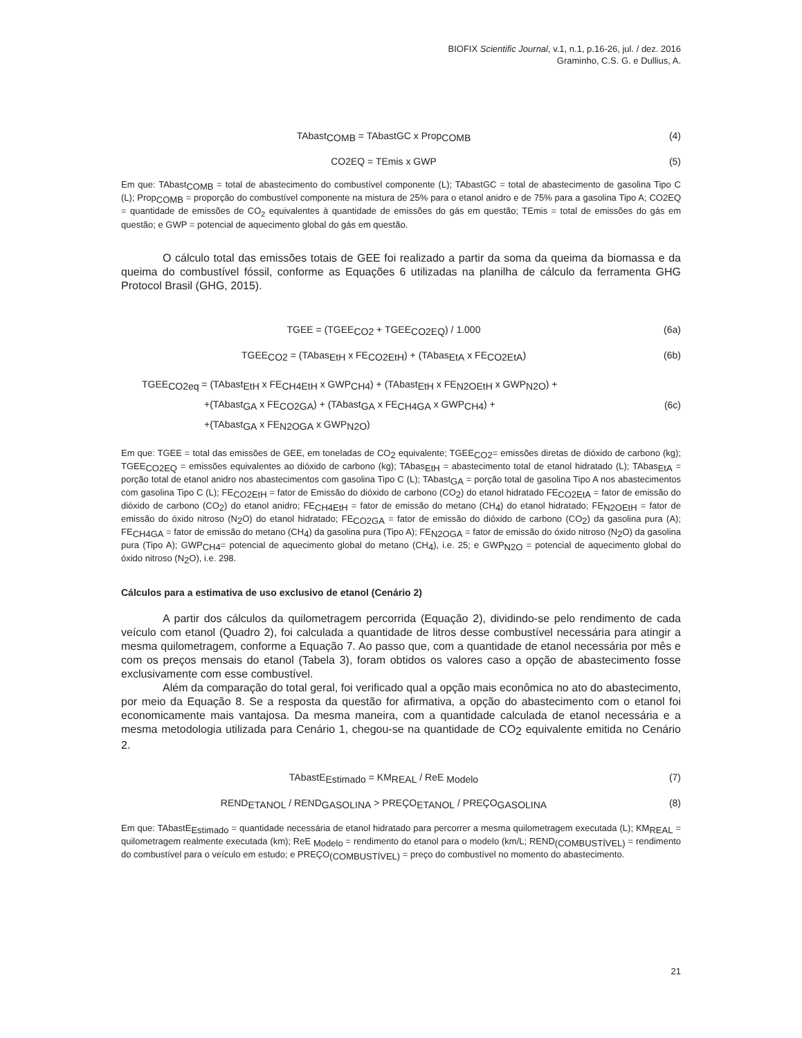BIOFIX Scientific Journal, v.1, n.1, p.16-26, jul. / dez. 2016
Graminho, C.S. G. e Dullius, A.
TAbast<sub>COMB</sub> = TAbastGC x Prop<sub>COMB</sub>
(4)
CO2EQ = TEmis x GWP (5)
Em que: TAbast<sub>COMB</sub> = total de abastecimento do combustível componente (L); TAbastGC = total de abastecimento de gasolina Tipo C (L); Prop<sub>COMB</sub> = proporção do combustível componente na mistura de 25% para o etanol anidro e de 75% para a gasolina Tipo A; CO2EQ = quantidade de emissões de CO<sub>2</sub> equivalentes à quantidade de emissões do gás em questão; TEmis = total de emissões do gás em questão; e GWP = potencial de aquecimento global do gás em questão.
O cálculo total das emissões totais de GEE foi realizado a partir da soma da queima da biomassa e da queima do combustível fóssil, conforme as Equações 6 utilizadas na planilha de cálculo da ferramenta GHG Protocol Brasil (GHG, 2015).
TGEE = (TGEE<sub>CO2</sub> + TGEE<sub>CO2EQ</sub>) / 1.000
(6a)
TGEE<sub>CO2</sub> = (TAbas<sub>EtH</sub> x FE<sub>CO2EtH</sub>) + (TAbas<sub>EtA</sub> x FE<sub>CO2EtA</sub>)
(6b)
TGEE<sub>CO2eq</sub> = (TAbast<sub>EtH</sub> x FE<sub>CH4EtH</sub> x GWP<sub>CH4</sub>) + (TAbast<sub>EtH</sub> x FE<sub>N2OEtH</sub> x GWP<sub>N2O</sub>) +
+(TAbast<sub>GA</sub> x FE<sub>CO2GA</sub>) + (TAbast<sub>GA</sub> x FE<sub>CH4GA</sub> x GWP<sub>CH4</sub>) +
+(TAbast<sub>GA</sub> x FE<sub>N2OGA</sub> x GWP<sub>N2O</sub>)
(6c)
Em que: TGEE = total das emissões de GEE, em toneladas de CO<sub>2</sub> equivalente; TGEE<sub>CO2</sub>= emissões diretas de dióxido de carbono (kg); TGEE<sub>CO2EQ</sub> = emissões equivalentes ao dióxido de carbono (kg); TAbas<sub>EtH</sub> = abastecimento total de etanol hidratado (L); TAbas<sub>EtA</sub> = porção total de etanol anidro nos abastecimentos com gasolina Tipo C (L); TAbast<sub>GA</sub> = porção total de gasolina Tipo A nos abastecimentos com gasolina Tipo C (L); FE<sub>CO2EtH</sub> = fator de Emissão do dióxido de carbono (CO<sub>2</sub>) do etanol hidratado FE<sub>CO2EtA</sub> = fator de emissão do dióxido de carbono (CO<sub>2</sub>) do etanol anidro; FE<sub>CH4EtH</sub> = fator de emissão do metano (CH<sub>4</sub>) do etanol hidratado; FE<sub>N2OEtH</sub> = fator de emissão do óxido nitroso (N<sub>2</sub>O) do etanol hidratado; FE<sub>CO2GA</sub> = fator de emissão do dióxido de carbono (CO<sub>2</sub>) da gasolina pura (A); FE<sub>CH4GA</sub> = fator de emissão do metano (CH<sub>4</sub>) da gasolina pura (Tipo A); FE<sub>N2OGA</sub> = fator de emissão do óxido nitroso (N<sub>2</sub>O) da gasolina pura (Tipo A); GWP<sub>CH4</sub>= potencial de aquecimento global do metano (CH<sub>4</sub>), i.e. 25; e GWP<sub>N2O</sub> = potencial de aquecimento global do óxido nitroso (N<sub>2</sub>O), i.e. 298.
Cálculos para a estimativa de uso exclusivo de etanol (Cenário 2)
A partir dos cálculos da quilometragem percorrida (Equação 2), dividindo-se pelo rendimento de cada veículo com etanol (Quadro 2), foi calculada a quantidade de litros desse combustível necessária para atingir a mesma quilometragem, conforme a Equação 7. Ao passo que, com a quantidade de etanol necessária por mês e com os preços mensais do etanol (Tabela 3), foram obtidos os valores caso a opção de abastecimento fosse exclusivamente com esse combustível.
Além da comparação do total geral, foi verificado qual a opção mais econômica no ato do abastecimento, por meio da Equação 8. Se a resposta da questão for afirmativa, a opção do abastecimento com o etanol foi economicamente mais vantajosa. Da mesma maneira, com a quantidade calculada de etanol necessária e a mesma metodologia utilizada para Cenário 1, chegou-se na quantidade de CO<sub>2</sub> equivalente emitida no Cenário 2.
TAbastE<sub>Estimado</sub> = KM<sub>REAL</sub> / ReE <sub>Modelo</sub>
(7)
REND<sub>ETANOL</sub> / REND<sub>GASOLINA</sub> > PREÇO<sub>ETANOL</sub> / PREÇO<sub>GASOLINA</sub>
(8)
Em que: TAbastE<sub>Estimado</sub> = quantidade necessária de etanol hidratado para percorrer a mesma quilometragem executada (L); KM<sub>REAL</sub> = quilometragem realmente executada (km); ReE <sub>Modelo</sub> = rendimento do etanol para o modelo (km/L; REND<sub>(COMBUSTÍVEL)</sub> = rendimento do combustível para o veículo em estudo; e PREÇO<sub>(COMBUSTÍVEL)</sub> = preço do combustível no momento do abastecimento.
21